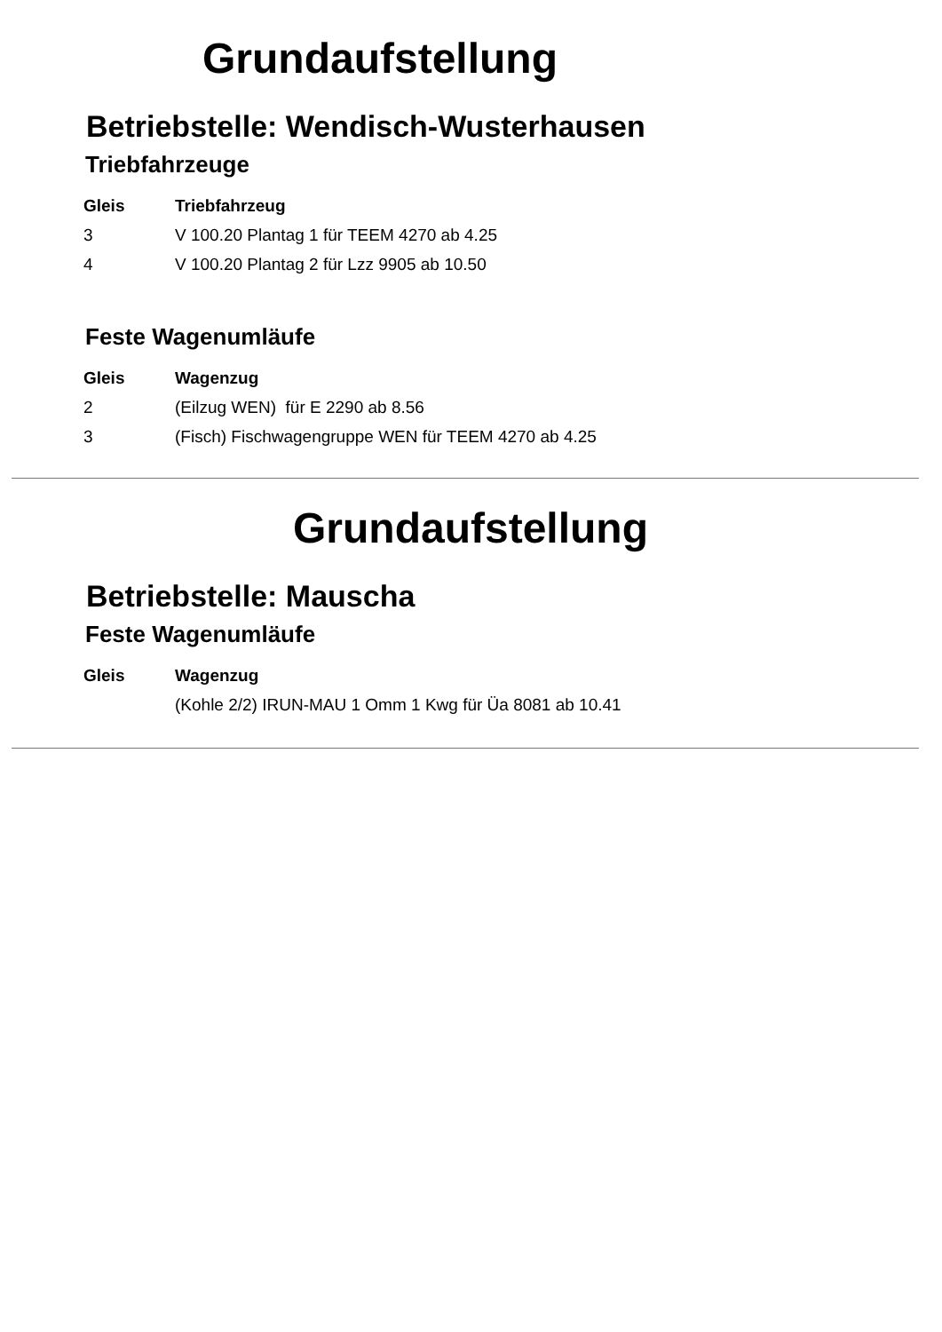Grundaufstellung
Betriebstelle: Wendisch-Wusterhausen
Triebfahrzeuge
| Gleis | Triebfahrzeug |
| --- | --- |
| 3 | V 100.20 Plantag 1 für TEEM 4270 ab 4.25 |
| 4 | V 100.20 Plantag 2 für Lzz 9905 ab 10.50 |
Feste Wagenumläufe
| Gleis | Wagenzug |
| --- | --- |
| 2 | (Eilzug WEN) für E 2290 ab 8.56 |
| 3 | (Fisch) Fischwagengruppe WEN für TEEM 4270 ab 4.25 |
Grundaufstellung
Betriebstelle: Mauscha
Feste Wagenumläufe
| Gleis | Wagenzug |
| --- | --- |
| | (Kohle 2/2) IRUN-MAU 1 Omm 1 Kwg für Üa 8081 ab 10.41 |